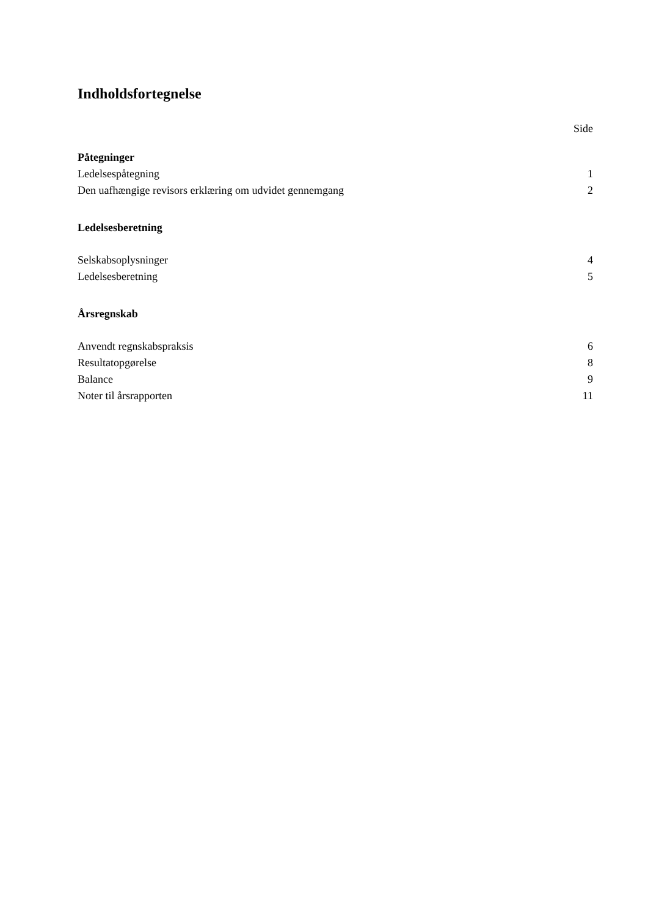Indholdsfortegnelse
Side
Påtegninger
Ledelsespåtegning 1
Den uafhængige revisors erklæring om udvidet gennemgang 2
Ledelsesberetning
Selskabsoplysninger 4
Ledelsesberetning 5
Årsregnskab
Anvendt regnskabspraksis 6
Resultatopgørelse 8
Balance 9
Noter til årsrapporten 11